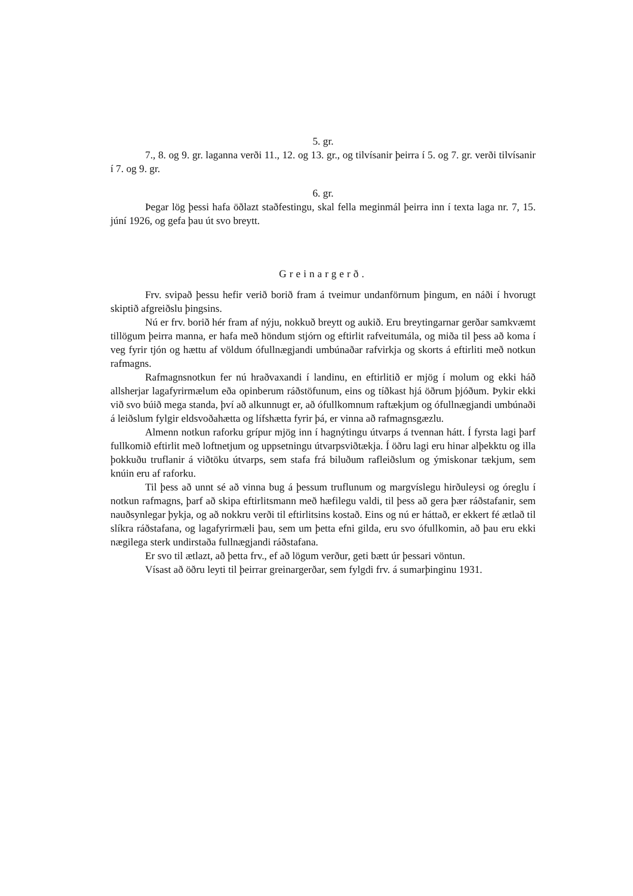5. gr.
7., 8. og 9. gr. laganna verði 11., 12. og 13. gr., og tilvísanir þeirra í 5. og 7. gr. verði tilvísanir í 7. og 9. gr.
6. gr.
Þegar lög þessi hafa öðlazt staðfestingu, skal fella meginmál þeirra inn í texta laga nr. 7, 15. júní 1926, og gefa þau út svo breytt.
Greinargerð.
Frv. svipað þessu hefir verið borið fram á tveimur undanförnum þingum, en náði í hvorugt skiptið afgreiðslu þingsins.
Nú er frv. borið hér fram af nýju, nokkuð breytt og aukið. Eru breytingarnar gerðar samkvæmt tillögum þeirra manna, er hafa með höndum stjórn og eftirlit rafveitumála, og miða til þess að koma í veg fyrir tjón og hættu af völdum ófullnægjandi umbúnaðar rafvirkja og skorts á eftirliti með notkun rafmagns.
Rafmagnsnotkun fer nú hraðvaxandi í landinu, en eftirlitið er mjög í molum og ekki háð allsherjar lagafyrirmælum eða opinberum ráðstöfunum, eins og tíðkast hjá öðrum þjóðum. Þykir ekki við svo búið mega standa, því að alkunnugt er, að ófullkomnum raftækjum og ófullnægjandi umbúnaði á leiðslum fylgir eldsvoðahætta og lífshætta fyrir þá, er vinna að rafmagnsgæzlu.
Almenn notkun raforku grípur mjög inn í hagnýtingu útvarps á tvennan hátt. Í fyrsta lagi þarf fullkomið eftirlit með loftnetjum og uppsetningu útvarpsviðtækja. Í öðru lagi eru hinar alþekktu og illa þokkuðu truflanir á viðtöku útvarps, sem stafa frá biluðum rafleiðslum og ýmiskonar tækjum, sem knúin eru af raforku.
Til þess að unnt sé að vinna bug á þessum truflunum og margvíslegu hirðuleysi og óreglu í notkun rafmagns, þarf að skipa eftirlitsmann með hæfilegu valdi, til þess að gera þær ráðstafanir, sem nauðsynlegar þykja, og að nokkru verði til eftirlitsins kostað. Eins og nú er háttað, er ekkert fé ætlað til slíkra ráðstafana, og lagafyrirmæli þau, sem um þetta efni gilda, eru svo ófullkomin, að þau eru ekki nægilega sterk undirstaða fullnægjandi ráðstafana.
Er svo til ætlazt, að þetta frv., ef að lögum verður, geti bætt úr þessari vöntun.
Vísast að öðru leyti til þeirrar greinargerðar, sem fylgdi frv. á sumarþinginu 1931.